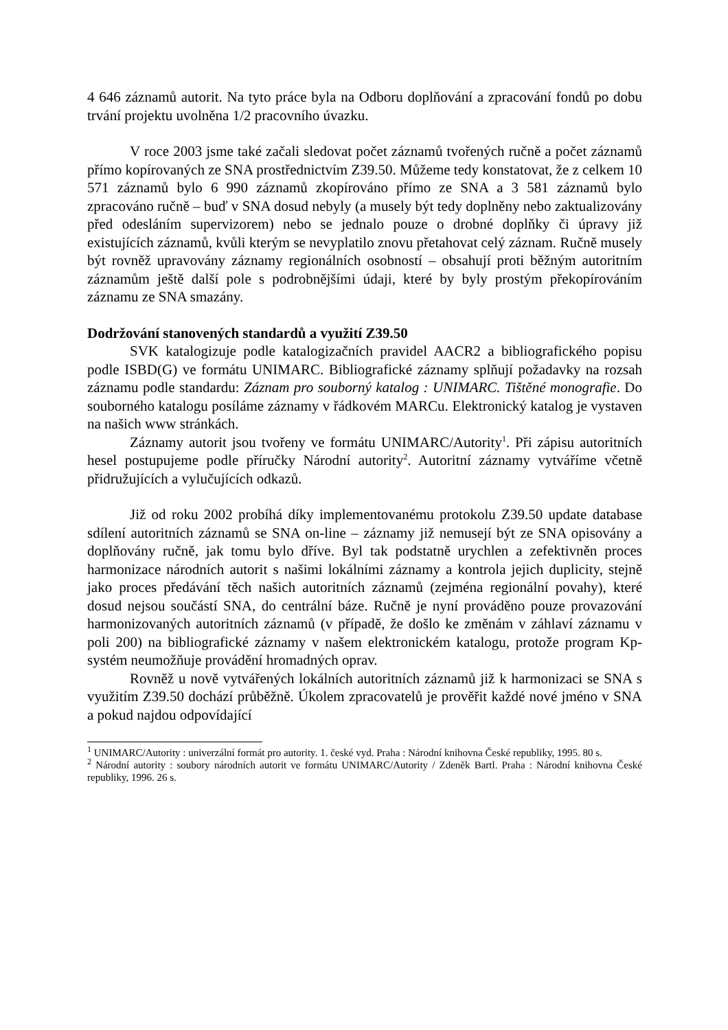4 646 záznamů autorit. Na tyto práce byla na Odboru doplňování a zpracování fondů po dobu trvání projektu uvolněna 1/2 pracovního úvazku.
V roce 2003 jsme také začali sledovat počet záznamů tvořených ručně a počet záznamů přímo kopírovaných ze SNA prostřednictvím Z39.50. Můžeme tedy konstatovat, že z celkem 10 571 záznamů bylo 6 990 záznamů zkopírováno přímo ze SNA a 3 581 záznamů bylo zpracováno ručně – buď v SNA dosud nebyly (a musely být tedy doplněny nebo zaktualizovány před odesláním supervizorem) nebo se jednalo pouze o drobné doplňky či úpravy již existujících záznamů, kvůli kterým se nevyplatilo znovu přetahovat celý záznam. Ručně musely být rovněž upravovány záznamy regionálních osobností – obsahují proti běžným autoritním záznamům ještě další pole s podrobnějšími údaji, které by byly prostým překopírováním záznamu ze SNA smazány.
Dodržování stanovených standardů a využití Z39.50
SVK katalogizuje podle katalogizačních pravidel AACR2 a bibliografického popisu podle ISBD(G) ve formátu UNIMARC. Bibliografické záznamy splňují požadavky na rozsah záznamu podle standardu: Záznam pro souborný katalog : UNIMARC. Tištěné monografie. Do souborného katalogu posíláme záznamy v řádkovém MARCu. Elektronický katalog je vystaven na našich www stránkách.
Záznamy autorit jsou tvořeny ve formátu UNIMARC/Autority<sup>1</sup>. Při zápisu autoritních hesel postupujeme podle příručky Národní autority<sup>2</sup>. Autoritní záznamy vytváříme včetně přidružujících a vylučujících odkazů.
Již od roku 2002 probíhá díky implementovanému protokolu Z39.50 update database sdílení autoritních záznamů se SNA on-line – záznamy již nemusejí být ze SNA opisovány a doplňovány ručně, jak tomu bylo dříve. Byl tak podstatně urychlen a zefektivněn proces harmonizace národních autorit s našimi lokálními záznamy a kontrola jejich duplicity, stejně jako proces předávání těch našich autoritních záznamů (zejména regionální povahy), které dosud nejsou součástí SNA, do centrální báze. Ručně je nyní prováděno pouze provazování harmonizovaných autoritních záznamů (v případě, že došlo ke změnám v záhlaví záznamu v poli 200) na bibliografické záznamy v našem elektronickém katalogu, protože program Kp-systém neumožňuje provádění hromadných oprav.
Rovněž u nově vytvářených lokálních autoritních záznamů již k harmonizaci se SNA s využitím Z39.50 dochází průběžně. Úkolem zpracovatelů je prověřit každé nové jméno v SNA a pokud najdou odpovídající
<sup>1</sup> UNIMARC/Autority : univerzální formát pro autority. 1. české vyd. Praha : Národní knihovna České republiky, 1995. 80 s.
<sup>2</sup> Národní autority : soubory národních autorit ve formátu UNIMARC/Autority / Zdeněk Bartl. Praha : Národní knihovna České republiky, 1996. 26 s.